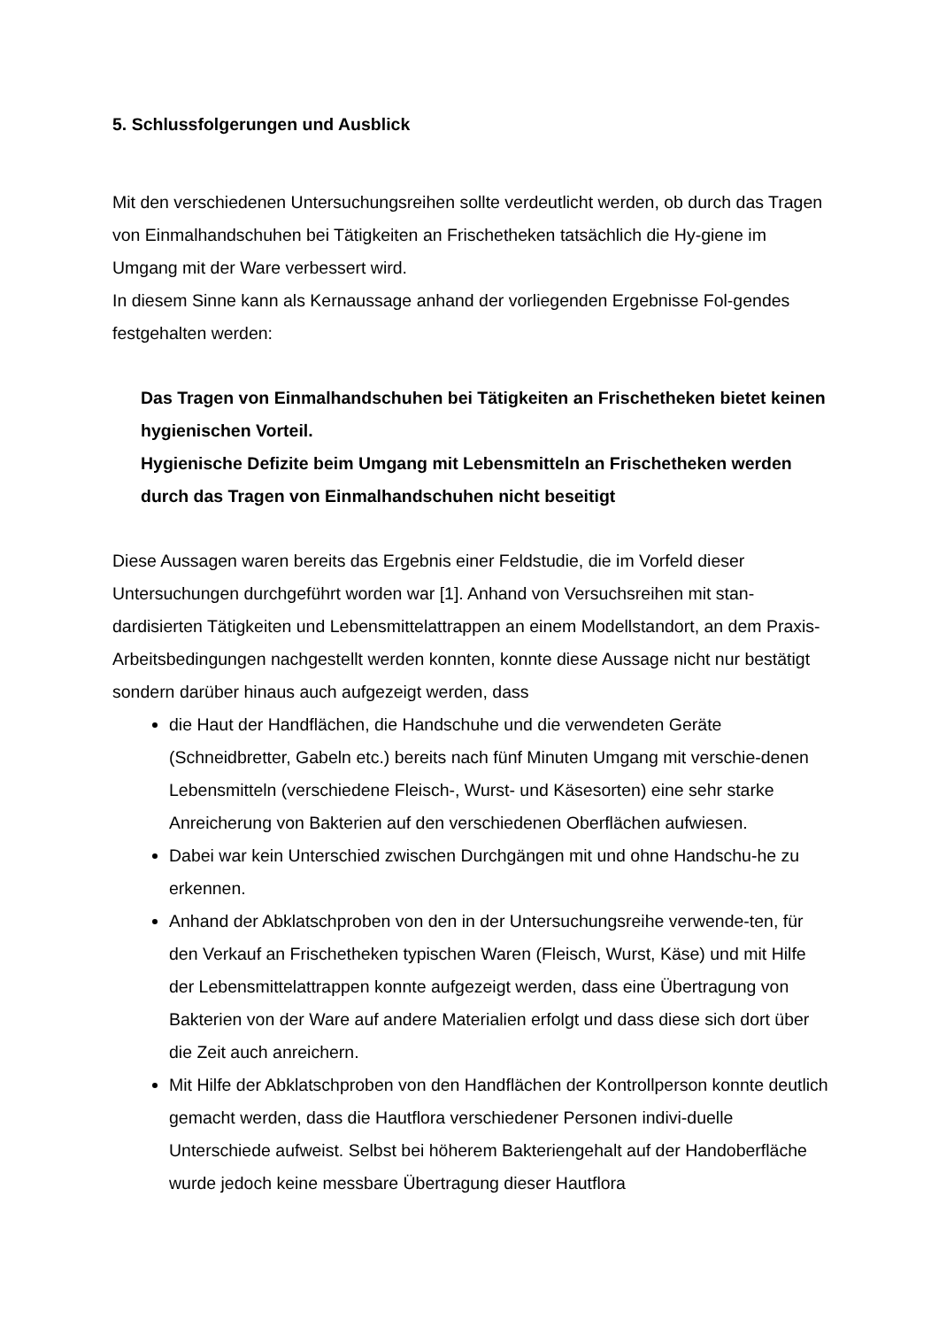5. Schlussfolgerungen und Ausblick
Mit den verschiedenen Untersuchungsreihen sollte verdeutlicht werden, ob durch das Tragen von Einmalhandschuhen bei Tätigkeiten an Frischetheken tatsächlich die Hy-giene im Umgang mit der Ware verbessert wird.
In diesem Sinne kann als Kernaussage anhand der vorliegenden Ergebnisse Fol-gendes festgehalten werden:
Das Tragen von Einmalhandschuhen bei Tätigkeiten an Frischetheken bietet keinen hygienischen Vorteil.
Hygienische Defizite beim Umgang mit Lebensmitteln an Frischetheken werden durch das Tragen von Einmalhandschuhen nicht beseitigt
Diese Aussagen waren bereits das Ergebnis einer Feldstudie, die im Vorfeld dieser Untersuchungen durchgeführt worden war [1]. Anhand von Versuchsreihen mit stan-dardisierten Tätigkeiten und Lebensmittelattrappen an einem Modellstandort, an dem Praxis-Arbeitsbedingungen nachgestellt werden konnten, konnte diese Aussage nicht nur bestätigt sondern darüber hinaus auch aufgezeigt werden, dass
die Haut der Handflächen, die Handschuhe und die verwendeten Geräte (Schneidbretter, Gabeln etc.) bereits nach fünf Minuten Umgang mit verschie-denen Lebensmitteln (verschiedene Fleisch-, Wurst- und Käsesorten) eine sehr starke Anreicherung von Bakterien auf den verschiedenen Oberflächen aufwiesen.
Dabei war kein Unterschied zwischen Durchgängen mit und ohne Handschu-he zu erkennen.
Anhand der Abklatschproben von den in der Untersuchungsreihe verwende-ten, für den Verkauf an Frischetheken typischen Waren (Fleisch, Wurst, Käse) und mit Hilfe der Lebensmittelattrappen konnte aufgezeigt werden, dass eine Übertragung von Bakterien von der Ware auf andere Materialien erfolgt und dass diese sich dort über die Zeit auch anreichern.
Mit Hilfe der Abklatschproben von den Handflächen der Kontrollperson konnte deutlich gemacht werden, dass die Hautflora verschiedener Personen indivi-duelle Unterschiede aufweist. Selbst bei höherem Bakteriengehalt auf der Handoberfläche wurde jedoch keine messbare Übertragung dieser Hautflora